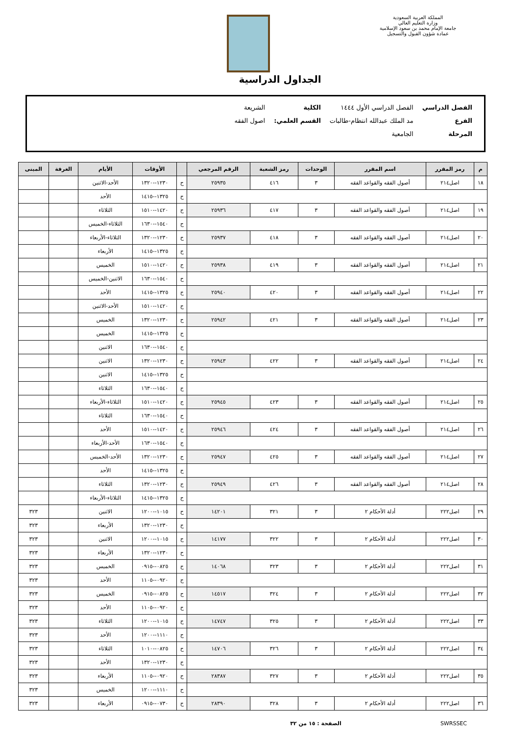المملكة العربية السعودية
وزارة التعليم العالي
جامعة الإمام محمد بن سعود الإسلامية
عمادة شؤون القبول والتسجيل
الجداول الدراسية
| الفصل الدراسي | الفصل الدراسي الأول ١٤٤٤ | الكلية | الشريعة |
| الفرع | مد الملك عبدالله انتظام-طالبات | القسم العلمي: | اصول الفقه |
| المرحلة | الجامعية | | |
| م | رمز المقرر | اسم المقرر | الوحدات | رمز الشعبة | الرقم المرجعي | | الأوقات | الأيام | الغرفة | المبنى |
| --- | --- | --- | --- | --- | --- | --- | --- | --- | --- | --- |
| ١٨ | اصل٢١٤ | أصول الفقه والقواعد الفقه | ٣ | ٤١٦ | ٢٥٩٣٥ | ح | ١٢٣٠--١٣٢٠ | الأحد-الاثنين | | |
| | | | | | | ح | ١٣٢٥--١٤١٥ | الأحد | | |
| ١٩ | اصل٢١٤ | أصول الفقه والقواعد الفقه | ٣ | ٤١٧ | ٢٥٩٣٦ | ح | ١٤٢٠--١٥١٠ | الثلاثاء | | |
| | | | | | | ح | ١٥٤٠--١٦٣٠ | الثلاثاء-الخميس | | |
| ٢٠ | اصل٢١٤ | أصول الفقه والقواعد الفقه | ٣ | ٤١٨ | ٢٥٩٣٧ | ح | ١٢٣٠--١٣٢٠ | الثلاثاء-الأربعاء | | |
| | | | | | | ح | ١٣٢٥--١٤١٥ | الأربعاء | | |
| ٢١ | اصل٢١٤ | أصول الفقه والقواعد الفقه | ٣ | ٤١٩ | ٢٥٩٣٨ | ح | ١٤٢٠--١٥١٠ | الخميس | | |
| | | | | | | ح | ١٥٤٠--١٦٣٠ | الاثنين-الخميس | | |
| ٢٢ | اصل٢١٤ | أصول الفقه والقواعد الفقه | ٣ | ٤٢٠ | ٢٥٩٤٠ | ح | ١٣٢٥--١٤١٥ | الأحد | | |
| | | | | | | ح | ١٤٢٠--١٥١٠ | الأحد-الاثنين | | |
| ٢٣ | اصل٢١٤ | أصول الفقه والقواعد الفقه | ٣ | ٤٢١ | ٢٥٩٤٢ | ح | ١٢٣٠--١٣٢٠ | الخميس | | |
| | | | | | | ح | ١٣٢٥--١٤١٥ | الخميس | | |
| | | | | | | ح | ١٥٤٠--١٦٣٠ | الاثنين | | |
| ٢٤ | اصل٢١٤ | أصول الفقه والقواعد الفقه | ٣ | ٤٢٢ | ٢٥٩٤٣ | ح | ١٢٣٠--١٣٢٠ | الاثنين | | |
| | | | | | | ح | ١٣٢٥--١٤١٥ | الاثنين | | |
| | | | | | | ح | ١٥٤٠--١٦٣٠ | الثلاثاء | | |
| ٢٥ | اصل٢١٤ | أصول الفقه والقواعد الفقه | ٣ | ٤٢٣ | ٢٥٩٤٥ | ح | ١٤٢٠--١٥١٠ | الثلاثاء-الأربعاء | | |
| | | | | | | ح | ١٥٤٠--١٦٣٠ | الثلاثاء | | |
| ٢٦ | اصل٢١٤ | أصول الفقه والقواعد الفقه | ٣ | ٤٢٤ | ٢٥٩٤٦ | ح | ١٤٢٠--١٥١٠ | الأحد | | |
| | | | | | | ح | ١٥٤٠--١٦٣٠ | الأحد-الأربعاء | | |
| ٢٧ | اصل٢١٤ | أصول الفقه والقواعد الفقه | ٣ | ٤٢٥ | ٢٥٩٤٧ | ح | ١٢٣٠--١٣٢٠ | الأحد-الخميس | | |
| | | | | | | ح | ١٣٢٥--١٤١٥ | الأحد | | |
| ٢٨ | اصل٢١٤ | أصول الفقه والقواعد الفقه | ٣ | ٤٢٦ | ٢٥٩٤٩ | ح | ١٢٣٠--١٣٢٠ | الثلاثاء | | |
| | | | | | | ح | ١٣٢٥--١٤١٥ | الثلاثاء-الأربعاء | | |
| ٢٩ | اصل٢٢٢ | أدلة الأحكام ٢ | ٣ | ٣٢١ | ١٤٢٠١ | ح | ١٠١٥--١٢٠٠ | الاثنين | | ٣٢٣ |
| | | | | | | ح | ١٢٣٠--١٣٢٠ | الأربعاء | | ٣٢٣ |
| ٣٠ | اصل٢٢٢ | أدلة الأحكام ٢ | ٣ | ٣٢٢ | ١٤١٧٧ | ح | ١٠١٥--١٢٠٠ | الاثنين | | ٣٢٣ |
| | | | | | | ح | ١٢٣٠--١٣٢٠ | الأربعاء | | ٣٢٣ |
| ٣١ | اصل٢٢٢ | أدلة الأحكام ٢ | ٣ | ٣٢٣ | ١٤٠٦٨ | ح | ٠٨٢٥--٠٩١٥ | الخميس | | ٣٢٣ |
| | | | | | | ح | ٠٩٢٠--١١٠٥ | الأحد | | ٣٢٣ |
| ٣٢ | اصل٢٢٢ | أدلة الأحكام ٢ | ٣ | ٣٢٤ | ١٤٥١٧ | ح | ٠٨٢٥--٠٩١٥ | الخميس | | ٣٢٣ |
| | | | | | | ح | ٠٩٢٠--١١٠٥ | الأحد | | ٣٢٣ |
| ٣٣ | اصل٢٢٢ | أدلة الأحكام ٢ | ٣ | ٣٢٥ | ١٤٧٤٧ | ح | ١٠١٥--١٢٠٠ | الثلاثاء | | ٣٢٣ |
| | | | | | | ح | ١١١٠--١٢٠٠ | الأحد | | ٣٢٣ |
| ٣٤ | اصل٢٢٢ | أدلة الأحكام ٢ | ٣ | ٣٢٦ | ١٤٧٠٦ | ح | ٠٨٢٥--١٠١٠ | الثلاثاء | | ٣٢٣ |
| | | | | | | ح | ١٢٣٠--١٣٢٠ | الأحد | | ٣٢٣ |
| ٣٥ | اصل٢٢٢ | أدلة الأحكام ٢ | ٣ | ٣٢٧ | ٢٨٣٨٧ | ح | ٠٩٢٠--١١٠٥ | الأربعاء | | ٣٢٣ |
| | | | | | | ح | ١١١٠--١٢٠٠ | الخميس | | ٣٢٣ |
| ٣٦ | اصل٢٢٢ | أدلة الأحكام ٢ | ٣ | ٣٢٨ | ٢٨٣٩٠ | ح | ٠٧٣٠--٠٩١٥ | الأربعاء | | ٣٢٣ |
SWRSSEC الصفحة : ١٥ من ٣٢